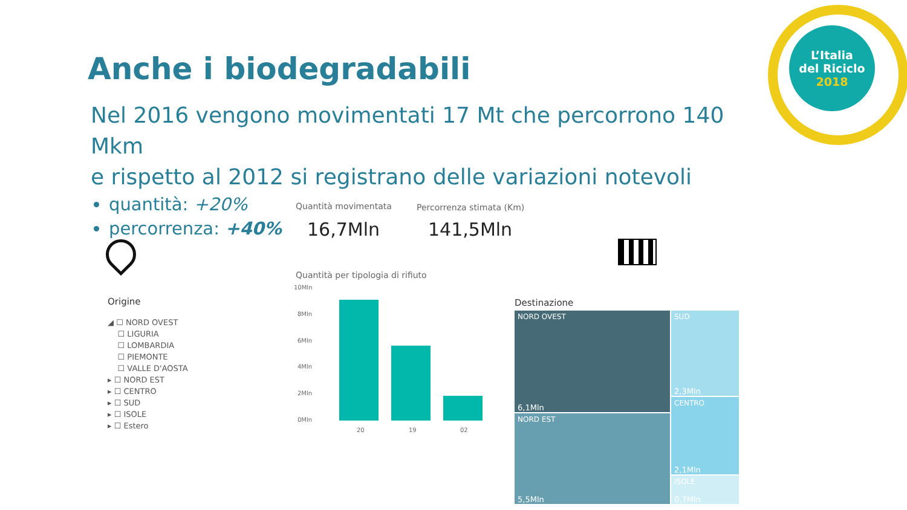L’Italia
del Riciclo
2018
Anche i biodegradabili
Nel 2016 vengono movimentati 17 Mt che percorrono 140 Mkm
e rispetto al 2012 si registrano delle variazioni notevoli
quantità: +20%
percorrenza: +40%
Quantità movimentata Percorrenza stimata (Km)
16,7Mln 141,5Mln
Origine
◢ ☐ NORD OVEST
☐ LIGURIA
☐ LOMBARDIA
☐ PIEMONTE
☐ VALLE D'AOSTA
▸ ☐ NORD EST
▸ ☐ CENTRO
▸ ☐ SUD
▸ ☐ ISOLE
▸ ☐ Estero
Quantità per tipologia di rifiuto
10Mln
8Mln
6Mln
4Mln
2Mln
0Mln
20 19 02
Destinazione
NORD OVEST
6,1Mln
SUD
2,3Mln
NORD EST
5,5Mln
CENTRO
2,1Mln
ISOLE
0,7Mln